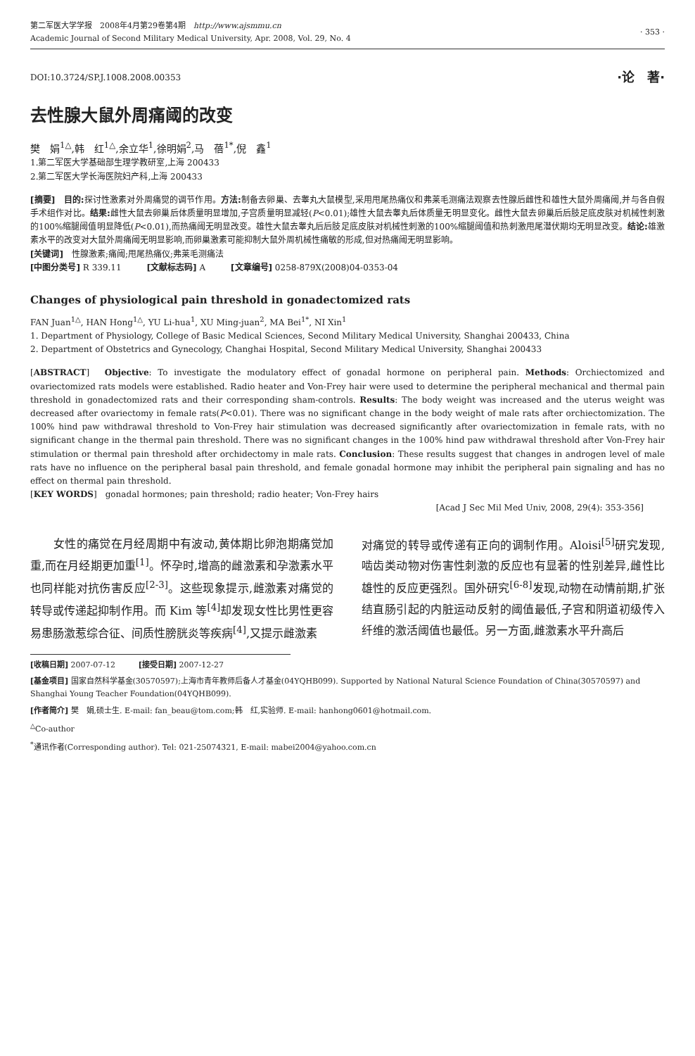第二军医大学学报　2008年4月第29卷第4期　http://www.ajsmmu.cn
Academic Journal of Second Military Medical University, Apr. 2008, Vol. 29, No. 4
· 353 ·
DOI:10.3724/SP.J.1008.2008.00353 ·论　著·
去性腺大鼠外周痛阈的改变
樊　娟<sup>1△</sup>,韩　红<sup>1△</sup>,余立华<sup>1</sup>,徐明娟<sup>2</sup>,马　蓓<sup>1*</sup>,倪　鑫<sup>1</sup>
1.第二军医大学基础部生理学教研室,上海 200433
2.第二军医大学长海医院妇产科,上海 200433
[摘要]　目的: 探讨性激素对外周痛觉的调节作用。方法: 制备去卵巢、去睾丸大鼠模型,采用甩尾热痛仪和弗莱毛测痛法观察去性腺后雌性和雄性大鼠外周痛阈,并与各自假手术组作对比。结果: 雌性大鼠去卵巢后体质量明显增加,子宫质量明显减轻(P<0.01);雄性大鼠去睾丸后体质量无明显变化。雌性大鼠去卵巢后后肢足底皮肤对机械性刺激的100%缩腿阈值明显降低(P<0.01),而热痛阈无明显改变。雄性大鼠去睾丸后后肢足底皮肤对机械性刺激的100%缩腿阈值和热刺激甩尾潜伏期均无明显改变。结论: 雄激素水平的改变对大鼠外周痛阈无明显影响,而卵巢激素可能抑制大鼠外周机械性痛敏的形成,但对热痛阈无明显影响。
[关键词]　性腺激素;痛阈;甩尾热痛仪;弗莱毛测痛法
[中图分类号] R 339.11　　　[文献标志码] A　　　[文章编号] 0258-879X(2008)04-0353-04
Changes of physiological pain threshold in gonadectomized rats
FAN Juan<sup>1△</sup>, HAN Hong<sup>1△</sup>, YU Li-hua<sup>1</sup>, XU Ming-juan<sup>2</sup>, MA Bei<sup>1*</sup>, NI Xin<sup>1</sup>
1. Department of Physiology, College of Basic Medical Sciences, Second Military Medical University, Shanghai 200433, China
2. Department of Obstetrics and Gynecology, Changhai Hospital, Second Military Medical University, Shanghai 200433
[ABSTRACT]　Objective: To investigate the modulatory effect of gonadal hormone on peripheral pain. Methods: Orchiectomized and ovariectomized rats models were established. Radio heater and Von-Frey hair were used to determine the peripheral mechanical and thermal pain threshold in gonadectomized rats and their corresponding sham-controls. Results: The body weight was increased and the uterus weight was decreased after ovariectomy in female rats(P<0.01). There was no significant change in the body weight of male rats after orchiectomization. The 100% hind paw withdrawal threshold to Von-Frey hair stimulation was decreased significantly after ovariectomization in female rats, with no significant change in the thermal pain threshold. There was no significant changes in the 100% hind paw withdrawal threshold after Von-Frey hair stimulation or thermal pain threshold after orchidectomy in male rats. Conclusion: These results suggest that changes in androgen level of male rats have no influence on the peripheral basal pain threshold, and female gonadal hormone may inhibit the peripheral pain signaling and has no effect on thermal pain threshold.
[KEY WORDS]　gonadal hormones; pain threshold; radio heater; Von-Frey hairs
[Acad J Sec Mil Med Univ, 2008, 29(4): 353-356]
　　女性的痛觉在月经周期中有波动,黄体期比卵泡期痛觉加重,而在月经期更加重<sup>[1]</sup>。怀孕时,增高的雌激素和孕激素水平也同样能对抗伤害反应<sup>[2-3]</sup>。这些现象提示,雌激素对痛觉的转导或传递起抑制作用。而 Kim 等<sup>[4]</sup>却发现女性比男性更容易患肠激惹综合征、间质性膀胱炎等疾病<sup>[4]</sup>,又提示雌激素
对痛觉的转导或传递有正向的调制作用。Aloisi<sup>[5]</sup>研究发现,啮齿类动物对伤害性刺激的反应也有显著的性别差异,雌性比雄性的反应更强烈。国外研究<sup>[6-8]</sup>发现,动物在动情前期,扩张结直肠引起的内脏运动反射的阈值最低,子宫和阴道初级传入纤维的激活阈值也最低。另一方面,雌激素水平升高后
[收稿日期] 2007-07-12　　　[接受日期] 2007-12-27
[基金项目] 国家自然科学基金(30570597);上海市青年教师后备人才基金(04YQHB099). Supported by National Natural Science Foundation of China(30570597) and Shanghai Young Teacher Foundation(04YQHB099).
[作者简介] 樊　娟,硕士生. E-mail: fan_beau@tom.com;韩　红,实验师. E-mail: hanhong0601@hotmail.com.
<sup>△</sup>Co-author
<sup>*</sup> 通讯作者(Corresponding author). Tel: 021-25074321, E-mail: mabei2004@yahoo.com.cn